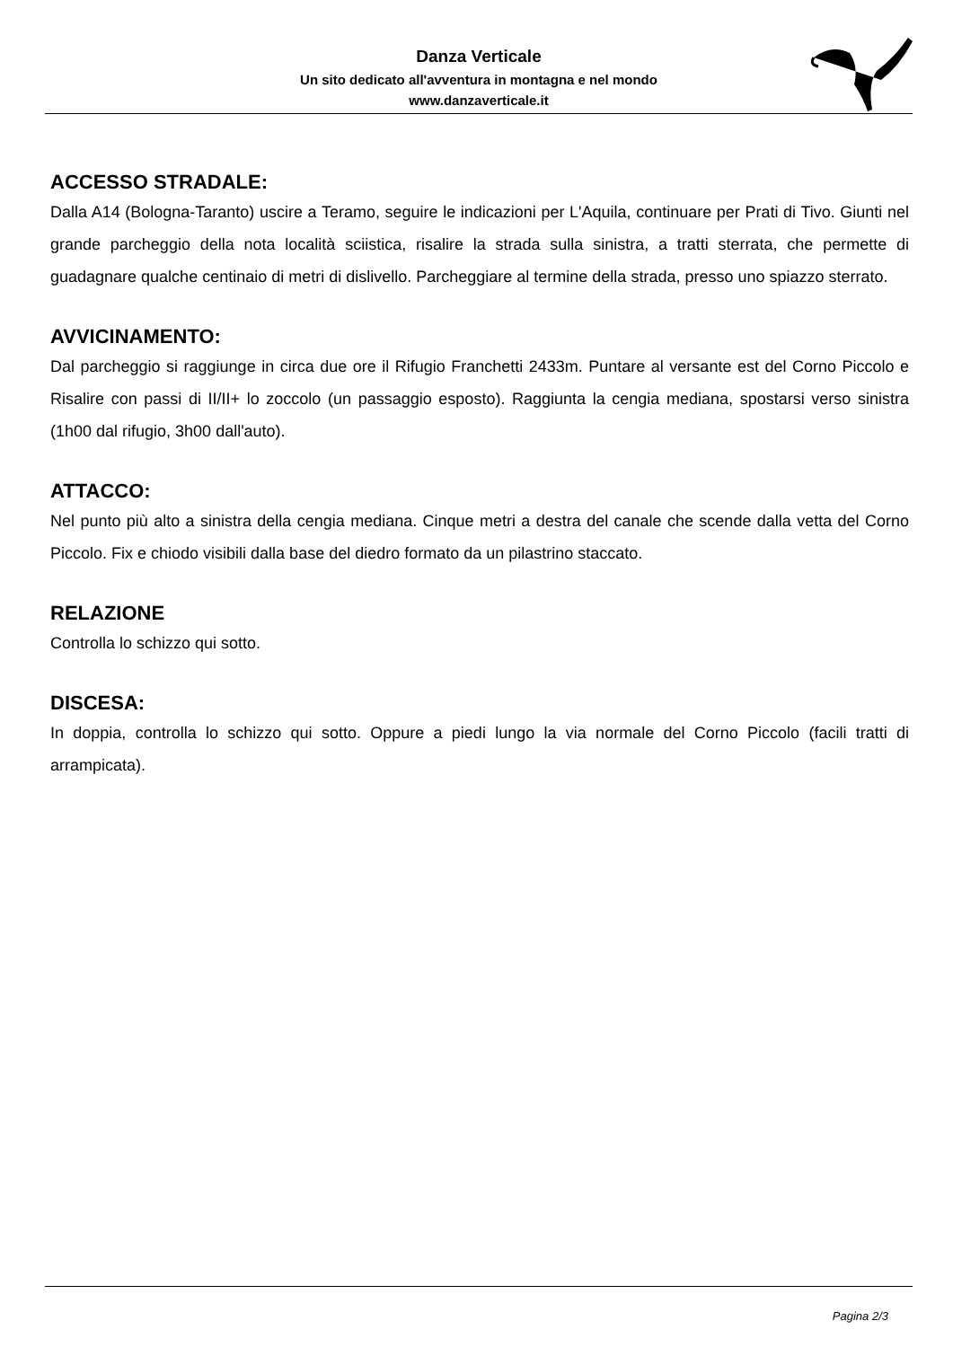Danza Verticale
Un sito dedicato all'avventura in montagna e nel mondo
www.danzaverticale.it
ACCESSO STRADALE:
Dalla A14 (Bologna-Taranto) uscire a Teramo, seguire le indicazioni per L'Aquila, continuare per Prati di Tivo. Giunti nel grande parcheggio della nota località sciistica, risalire la strada sulla sinistra, a tratti sterrata, che permette di guadagnare qualche centinaio di metri di dislivello. Parcheggiare al termine della strada, presso uno spiazzo sterrato.
AVVICINAMENTO:
Dal parcheggio si raggiunge in circa due ore il Rifugio Franchetti 2433m. Puntare al versante est del Corno Piccolo e Risalire con passi di II/II+ lo zoccolo (un passaggio esposto). Raggiunta la cengia mediana, spostarsi verso sinistra (1h00 dal rifugio, 3h00 dall'auto).
ATTACCO:
Nel punto più alto a sinistra della cengia mediana. Cinque metri a destra del canale che scende dalla vetta del Corno Piccolo. Fix e chiodo visibili dalla base del diedro formato da un pilastrino staccato.
RELAZIONE
Controlla lo schizzo qui sotto.
DISCESA:
In doppia, controlla lo schizzo qui sotto. Oppure a piedi lungo la via normale del Corno Piccolo (facili tratti di arrampicata).
Pagina 2/3